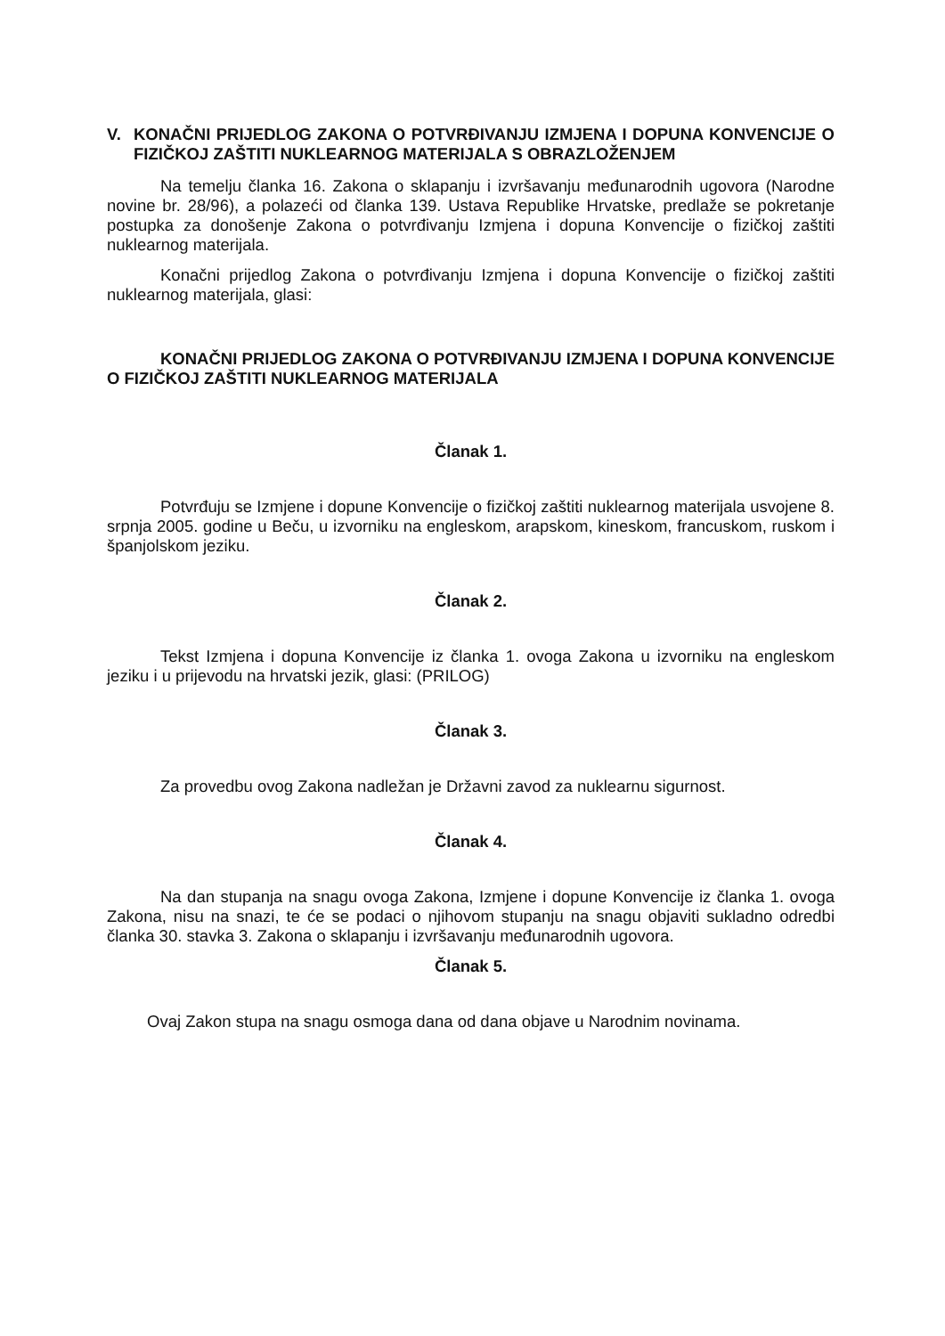V. KONAČNI PRIJEDLOG ZAKONA O POTVRĐIVANJU IZMJENA I DOPUNA KONVENCIJE O FIZIČKOJ ZAŠTITI NUKLEARNOG MATERIJALA S OBRAZLOŽENJEM
Na temelju članka 16. Zakona o sklapanju i izvršavanju međunarodnih ugovora (Narodne novine br. 28/96), a polazeći od članka 139. Ustava Republike Hrvatske, predlaže se pokretanje postupka za donošenje Zakona o potvrđivanju Izmjena i dopuna Konvencije o fizičkoj zaštiti nuklearnog materijala.
Konačni prijedlog Zakona o potvrđivanju Izmjena i dopuna Konvencije o fizičkoj zaštiti nuklearnog materijala, glasi:
KONAČNI PRIJEDLOG ZAKONA O POTVRĐIVANJU IZMJENA I DOPUNA KONVENCIJE O FIZIČKOJ ZAŠTITI NUKLEARNOG MATERIJALA
Članak 1.
Potvrđuju se Izmjene i dopune Konvencije o fizičkoj zaštiti nuklearnog materijala usvojene 8. srpnja 2005. godine u Beču, u izvorniku na engleskom, arapskom, kineskom, francuskom, ruskom i španjolskom jeziku.
Članak 2.
Tekst Izmjena i dopuna Konvencije iz članka 1. ovoga Zakona u izvorniku na engleskom jeziku i u prijevodu na hrvatski jezik, glasi: (PRILOG)
Članak 3.
Za provedbu ovog Zakona nadležan je Državni zavod za nuklearnu sigurnost.
Članak 4.
Na dan stupanja na snagu ovoga Zakona, Izmjene i dopune Konvencije iz članka 1. ovoga Zakona, nisu na snazi, te će se podaci o njihovom stupanju na snagu objaviti sukladno odredbi članka 30. stavka 3. Zakona o sklapanju i izvršavanju međunarodnih ugovora.
Članak 5.
Ovaj Zakon stupa na snagu osmoga dana od dana objave u Narodnim novinama.